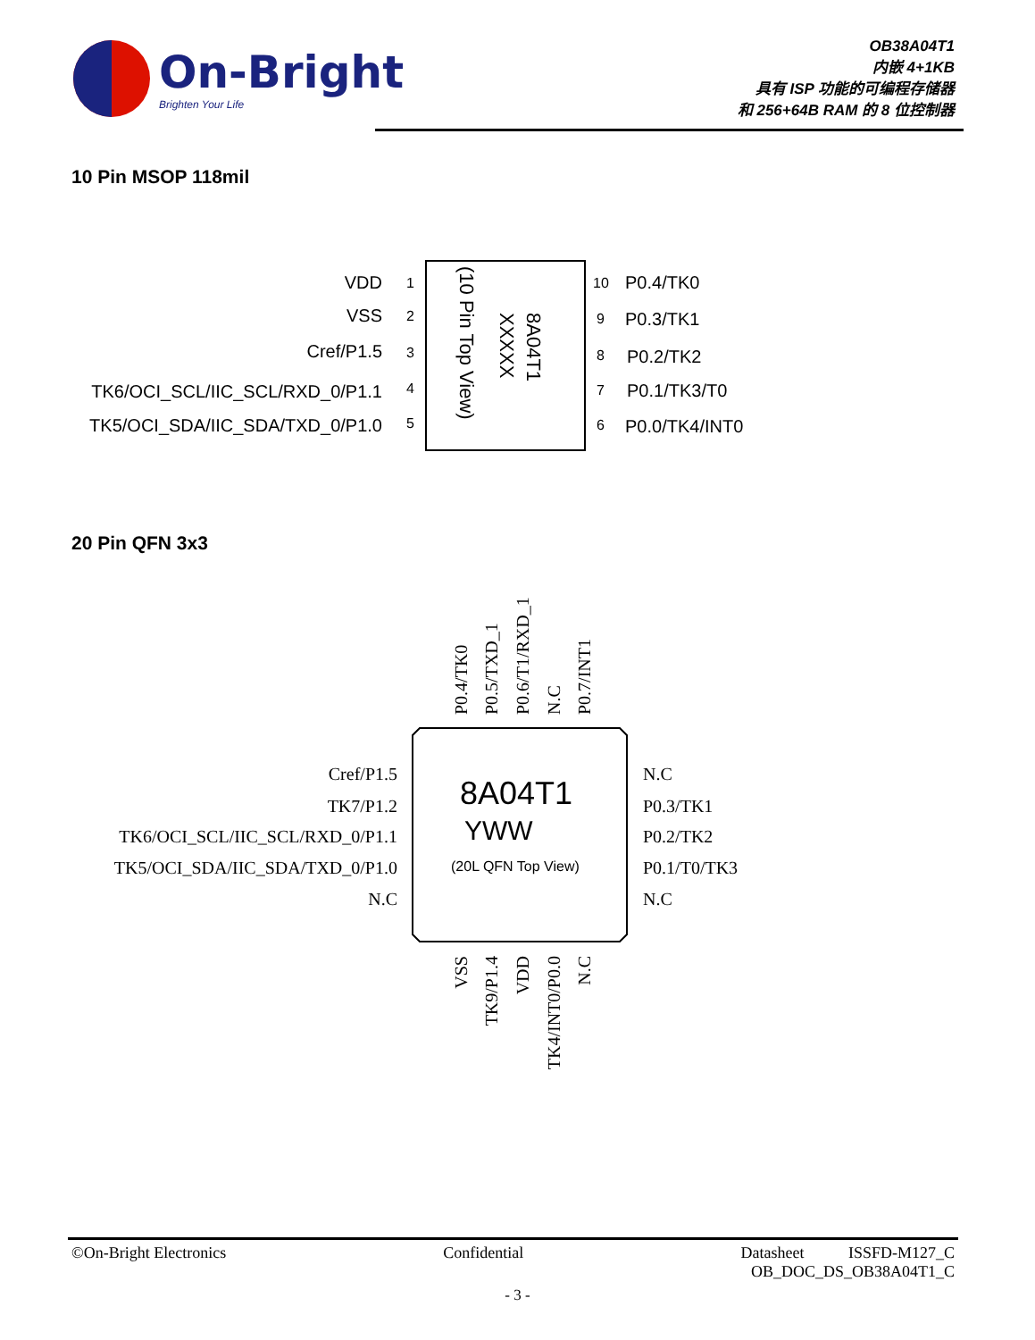On-Bright
Brighten Your Life
OB38A04T1
内嵌 4+1KB
具有 ISP 功能的可编程存储器
和 256+64B RAM 的 8 位控制器
10 Pin MSOP 118mil
20 Pin QFN 3x3
VDD
VSS
Cref/P1.5
TK6/OCI_SCL/IIC_SCL/RXD_0/P1.1
TK5/OCI_SDA/IIC_SDA/TXD_0/P1.0
1
2
3
4
5
10
9
8
7
6
P0.4/TK0
P0.3/TK1
P0.2/TK2
P0.1/TK3/T0
P0.0/TK4/INT0
(10 Pin Top View)
XXXXX
8A04T1
8A04T1
YWW
(20L QFN Top View)
Cref/P1.5
TK7/P1.2
TK6/OCI_SCL/IIC_SCL/RXD_0/P1.1
TK5/OCI_SDA/IIC_SDA/TXD_0/P1.0
N.C
N.C
P0.3/TK1
P0.2/TK2
P0.1/T0/TK3
N.C
P0.4/TK0
P0.5/TXD_1
P0.6/T1/RXD_1
N.C
P0.7/INT1
VSS
TK9/P1.4
VDD
TK4/INT0/P0.0
N.C
©On-Bright Electronics Confidential Datasheet ISSFD-M127_C
OB_DOC_DS_OB38A04T1_C
- 3 -